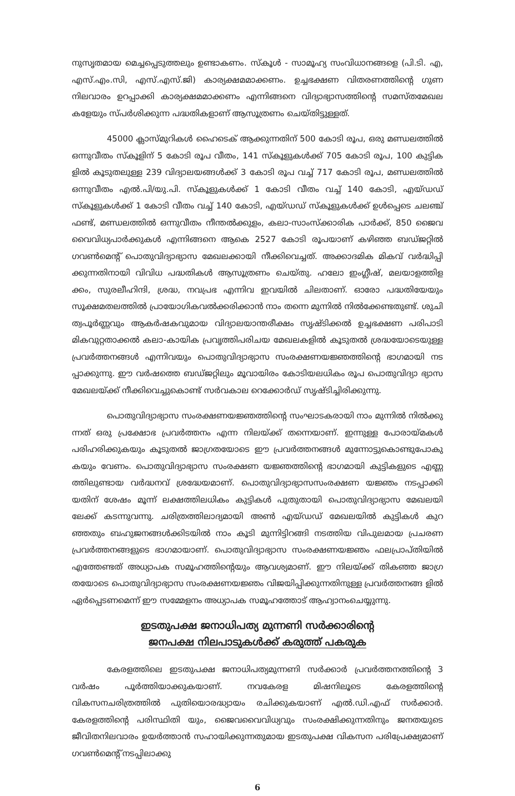നുസൃതമായ മെച്ചപ്പെടുത്തലും ഉണ്ടാകണം. സ്കൂൾ - സാമൂഹ്യ സംവിധാനങ്ങളെ (പി.ടി. എ, എസ്.എം.സി, എസ്.എസ്.ജി) കാര്യക്ഷമമാക്കണം. ഉച്ചഭക്ഷണ വിതരണത്തിന്റെ ഗുണ നിലവാരം ഉറപ്പാക്കി കാര്യക്ഷമമാക്കണം എന്നിങ്ങനെ വിദ്യാഭ്യാസത്തിന്റെ സമസ്തമേഖല കളേയും സ്പർശിക്കുന്ന പദ്ധതികളാണ് ആസൂത്രണം ചെയ്തിട്ടുള്ളത്.
45000 ക്ലാസ്മുറികൾ ഹൈടെക് ആക്കുന്നതിന് 500 കോടി രൂപ, ഒരു മണ്ഡലത്തിൽ ഒന്നുവീതം സ്കൂളിന് 5 കോടി രൂപ വീതം, 141 സ്കൂളുകൾക്ക് 705 കോടി രൂപ, 100 കുട്ടിക ളിൽ കൂടുതലുള്ള 239 വിദ്യാലയങ്ങൾക്ക് 3 കോടി രൂപ വച്ച് 717 കോടി രൂപ, മണ്ഡലത്തിൽ ഒന്നുവീതം എൽ.പി/യു.പി. സ്കൂളുകൾക്ക് 1 കോടി വീതം വച്ച് 140 കോടി, എയ്ഡഡ് സ്കൂളുകൾക്ക് 1 കോടി വീതം വച്ച് 140 കോടി, എയ്ഡഡ് സ്കൂളുകൾക്ക് ഉൾപ്പെടെ ചലഞ്ച് ഫണ്ട്, മണ്ഡലത്തിൽ ഒന്നുവീതം നീന്തൽക്കുളം, കലാ-സാംസ്ക്കാരിക പാർക്ക്, 850 ജൈവ വൈവിധ്യപാർക്കുകൾ എന്നിങ്ങനെ ആകെ 2527 കോടി രൂപയാണ് കഴിഞ്ഞ ബഡ്ജറ്റിൽ ഗവൺമെന്റ് പൊതുവിദ്യാഭ്യാസ മേഖലക്കായി നീക്കിവെച്ചത്. അക്കാദമിക മികവ് വർദ്ധിപ്പി ക്കുന്നതിനായി വിവിധ പദ്ധതികൾ ആസൂത്രണം ചെയ്തു. ഹലോ ഇംഗ്ലീഷ്, മലയാളത്തിള ക്കം, സുരലീഹിന്ദി, ശ്രദ്ധ, നവപ്രഭ എന്നിവ ഇവയിൽ ചിലതാണ്. ഓരോ പദ്ധതിയേയും സൂക്ഷമതലത്തിൽ പ്രായോഗികവൽക്കരിക്കാൻ നാം തന്നെ മുന്നിൽ നിൽക്കേണ്ടതുണ്ട്. ശുചി ത്വപൂർണ്ണവും ആകർഷകവുമായ വിദ്യാലയാന്തരീക്ഷം സൃഷ്ടിക്കൽ ഉച്ചഭക്ഷണ പരിപാടി മികവുറ്റതാക്കൽ കലാ-കായിക പ്രവൃത്തിപരിചയ മേഖലകളിൽ കൂടുതൽ ശ്രദ്ധയോടെയുള്ള പ്രവർത്തനങ്ങൾ എന്നിവയും പൊതുവിദ്യാഭ്യാസ സംരക്ഷണയജ്ഞത്തിന്റെ ഭാഗമായി നട പ്പാക്കുന്നു. ഈ വർഷത്തെ ബഡ്ജറ്റിലും മൂവായിരം കോടിയലധികം രൂപ പൊതുവിദ്യാ ഭ്യാസ മേഖലയ്ക്ക് നീക്കിവെച്ചുകൊണ്ട് സർവകാല റെക്കോർഡ് സൃഷ്ടിച്ചിരിക്കുന്നു.
പൊതുവിദ്യാഭ്യാസ സംരക്ഷണയജ്ഞത്തിന്റെ സംഘാടകരായി നാം മുന്നിൽ നിൽക്കു ന്നത് ഒരു പ്രക്ഷോഭ പ്രവർത്തനം എന്ന നിലയ്ക്ക് തന്നെയാണ്. ഇന്നുള്ള പോരായ്മകൾ പരിഹരിക്കുകയും കൂടുതൽ ജാഗ്രതയോടെ ഈ പ്രവർത്തനങ്ങൾ മുന്നോട്ടുകൊണ്ടുപോകു കയും വേണം. പൊതുവിദ്യാഭ്യാസ സംരക്ഷണ യജ്ഞത്തിന്റെ ഭാഗമായി കുട്ടികളുടെ എണ്ണ ത്തിലുണ്ടായ വർദ്ധനവ് ശ്രദ്ധേയമാണ്. പൊതുവിദ്യാഭ്യാസസംരക്ഷണ യജ്ഞം നടപ്പാക്കി യതിന് ശേഷം മൂന്ന് ലക്ഷത്തിലധികം കുട്ടികൾ പുതുതായി പൊതുവിദ്യാഭ്യാസ മേഖലയി ലേക്ക് കടന്നുവന്നു. ചരിത്രത്തിലാദ്യമായി അൺ എയ്ഡഡ് മേഖലയിൽ കുട്ടികൾ കുറ ഞ്ഞതും ബഹുജനങ്ങൾക്കിടയിൽ നാം കൂടി മുന്നിട്ടിറങ്ങി നടത്തിയ വിപുലമായ പ്രചരണ പ്രവർത്തനങ്ങളുടെ ഭാഗമായാണ്. പൊതുവിദ്യാഭ്യാസ സംരക്ഷണയജ്ഞം ഫലപ്രാപ്തിയിൽ എത്തേണ്ടത് അധ്യാപക സമൂഹത്തിന്റെയും ആവശ്യമാണ്. ഈ നിലയ്ക്ക് തികഞ്ഞ ജാഗ്ര തയോടെ പൊതുവിദ്യാഭ്യാസ സംരക്ഷണയജ്ഞം വിജയിപ്പിക്കുന്നതിനുള്ള പ്രവർത്തനങ്ങ ളിൽ ഏർപ്പെടണമെന്ന് ഈ സമ്മേളനം അധ്യാപക സമൂഹത്തോട് ആഹ്വാനംചെയ്യുന്നു.
ഇടതുപക്ഷ ജനാധിപത്യ മുന്നണി സർക്കാരിന്റെ
ജനപക്ഷ നിലപാടുകൾക്ക് കരുത്ത് പകരുക
കേരളത്തിലെ ഇടതുപക്ഷ ജനാധിപത്യമുന്നണി സർക്കാർ പ്രവർത്തനത്തിന്റെ 3 വർഷം പൂർത്തിയാക്കുകയാണ്. നവകേരള മിഷനിലൂടെ കേരളത്തിന്റെ വികസനചരിത്രത്തിൽ പുതിയൊരദ്ധ്യായം രചിക്കുകയാണ് എൽ.ഡി.എഫ് സർക്കാർ. കേരളത്തിന്റെ പരിസ്ഥിതി യും, ജൈവവൈവിധ്യവും സംരക്ഷിക്കുന്നതിനും ജനതയുടെ ജീവിതനിലവാരം ഉയർത്താൻ സഹായിക്കുന്നതുമായ ഇടതുപക്ഷ വികസന പരിപ്രേക്ഷ്യമാണ് ഗവൺമെന്റ് നടപ്പിലാക്കു
6